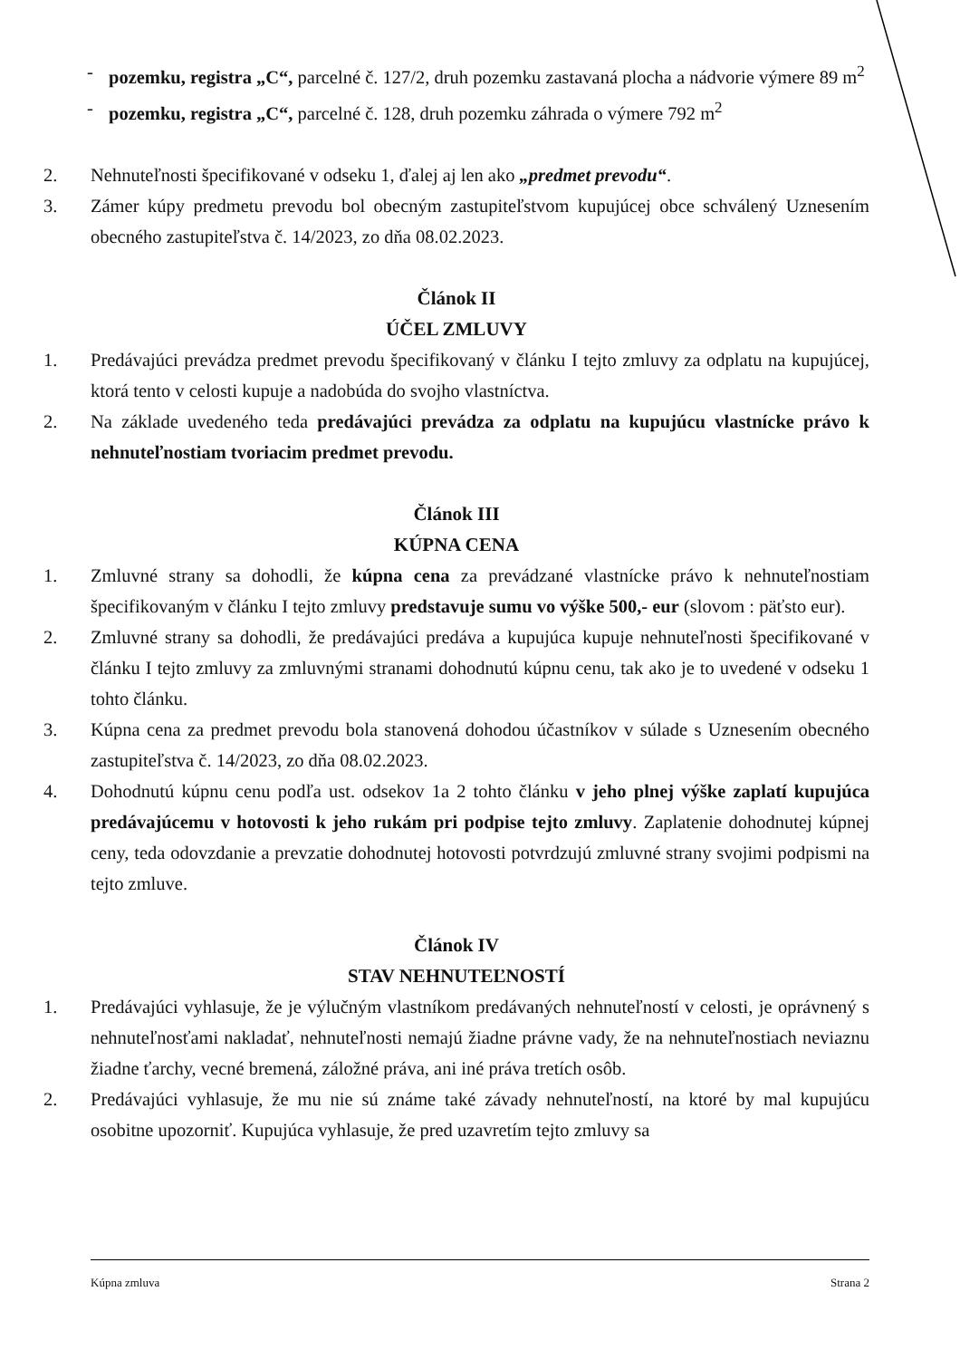- pozemku, registra „C“, parcelné č. 127/2, druh pozemku zastavaná plocha a nádvorie výmere 89 m<sup>2</sup>
- pozemku, registra „C“, parcelné č. 128, druh pozemku záhrada o výmere 792 m<sup>2</sup>
2. Nehnuteľnosti špecifikované v odseku 1, ďalej aj len ako „predmet prevodu“.
3. Zámer kúpy predmetu prevodu bol obecným zastupiteľstvom kupujúcej obce schválený Uznesením obecného zastupiteľstva č. 14/2023, zo dňa 08.02.2023.
Článok II
ÚČEL ZMLUVY
1. Predávajúci prevádza predmet prevodu špecifikovaný v článku I tejto zmluvy za odplatu na kupujúcej, ktorá tento v celosti kupuje a nadobúda do svojho vlastníctva.
2. Na základe uvedeného teda predávajúci prevádza za odplatu na kupujúcu vlastnícke právo k nehnuteľnostiam tvoriacim predmet prevodu.
Článok III
KÚPNA CENA
1. Zmluvné strany sa dohodli, že kúpna cena za prevádzané vlastnícke právo k nehnuteľnostiam špecifikovaným v článku I tejto zmluvy predstavuje sumu vo výške 500,- eur (slovom : päťsto eur).
2. Zmluvné strany sa dohodli, že predávajúci predáva a kupujúca kupuje nehnuteľnosti špecifikované v článku I tejto zmluvy za zmluvnými stranami dohodnutú kúpnu cenu, tak ako je to uvedené v odseku 1 tohto článku.
3. Kúpna cena za predmet prevodu bola stanovená dohodou účastníkov v súlade s Uznesením obecného zastupiteľstva č. 14/2023, zo dňa 08.02.2023.
4. Dohodnutú kúpnu cenu podľa ust. odsekov 1a 2 tohto článku v jeho plnej výške zaplatí kupujúca predávajúcemu v hotovosti k jeho rukám pri podpise tejto zmluvy. Zaplatenie dohodnutej kúpnej ceny, teda odovzdanie a prevzatie dohodnutej hotovosti potvrdzujú zmluvné strany svojimi podpismi na tejto zmluve.
Článok IV
STAV NEHNUTEĽNOSTÍ
1. Predávajúci vyhlasuje, že je výlučným vlastníkom predávaných nehnuteľností v celosti, je oprávnený s nehnuteľnosťami nakladať, nehnuteľnosti nemajú žiadne právne vady, že na nehnuteľnostiach neviaznu žiadne ťarchy, vecné bremená, záložné práva, ani iné práva tretích osôb.
2. Predávajúci vyhlasuje, že mu nie sú známe také závady nehnuteľností, na ktoré by mal kupujúcu osobitne upozorniť. Kupujúca vyhlasuje, že pred uzavretím tejto zmluvy sa
Kúpna zmluva Strana 2